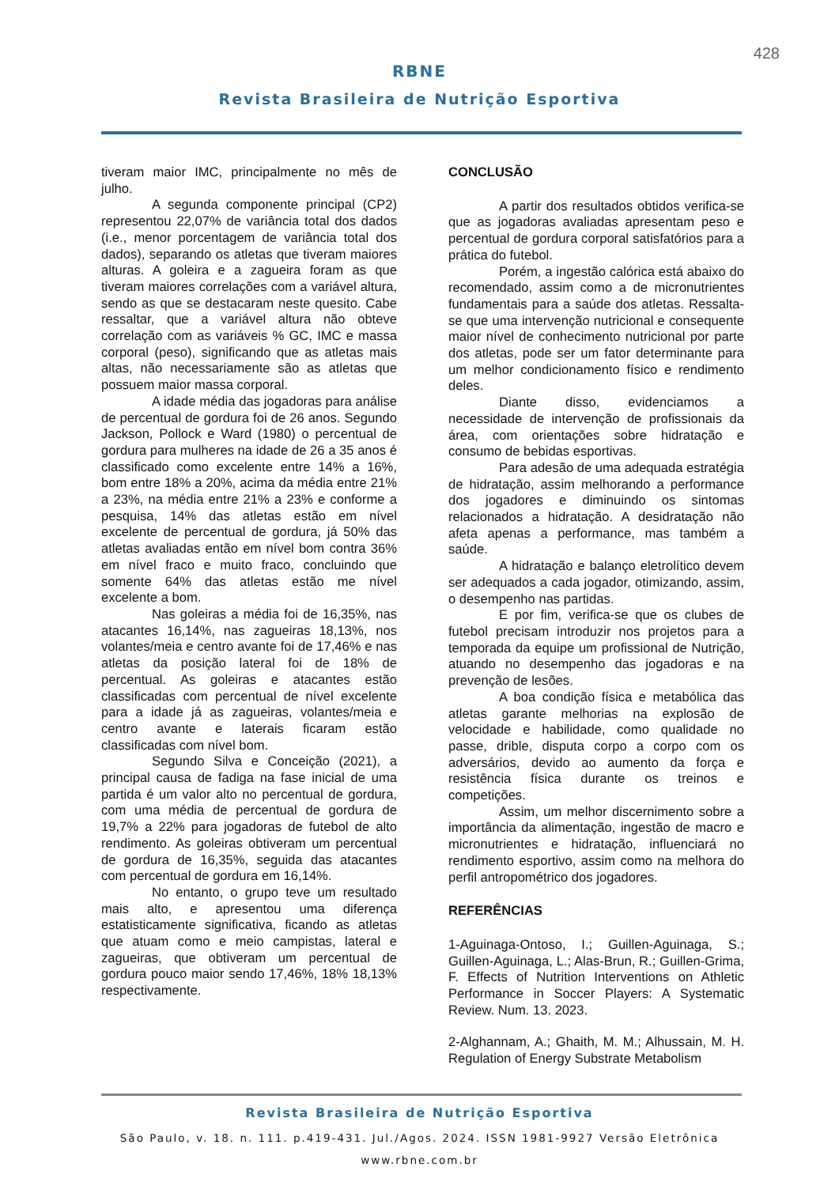428
RBNE
Revista Brasileira de Nutrição Esportiva
tiveram maior IMC, principalmente no mês de julho.
A segunda componente principal (CP2) representou 22,07% de variância total dos dados (i.e., menor porcentagem de variância total dos dados), separando os atletas que tiveram maiores alturas. A goleira e a zagueira foram as que tiveram maiores correlações com a variável altura, sendo as que se destacaram neste quesito. Cabe ressaltar, que a variável altura não obteve correlação com as variáveis % GC, IMC e massa corporal (peso), significando que as atletas mais altas, não necessariamente são as atletas que possuem maior massa corporal.
A idade média das jogadoras para análise de percentual de gordura foi de 26 anos. Segundo Jackson, Pollock e Ward (1980) o percentual de gordura para mulheres na idade de 26 a 35 anos é classificado como excelente entre 14% a 16%, bom entre 18% a 20%, acima da média entre 21% a 23%, na média entre 21% a 23% e conforme a pesquisa, 14% das atletas estão em nível excelente de percentual de gordura, já 50% das atletas avaliadas então em nível bom contra 36% em nível fraco e muito fraco, concluindo que somente 64% das atletas estão me nível excelente a bom.
Nas goleiras a média foi de 16,35%, nas atacantes 16,14%, nas zagueiras 18,13%, nos volantes/meia e centro avante foi de 17,46% e nas atletas da posição lateral foi de 18% de percentual. As goleiras e atacantes estão classificadas com percentual de nível excelente para a idade já as zagueiras, volantes/meia e centro avante e laterais ficaram estão classificadas com nível bom.
Segundo Silva e Conceição (2021), a principal causa de fadiga na fase inicial de uma partida é um valor alto no percentual de gordura, com uma média de percentual de gordura de 19,7% a 22% para jogadoras de futebol de alto rendimento. As goleiras obtiveram um percentual de gordura de 16,35%, seguida das atacantes com percentual de gordura em 16,14%.
No entanto, o grupo teve um resultado mais alto, e apresentou uma diferença estatisticamente significativa, ficando as atletas que atuam como e meio campistas, lateral e zagueiras, que obtiveram um percentual de gordura pouco maior sendo 17,46%, 18% 18,13% respectivamente.
CONCLUSÃO
A partir dos resultados obtidos verifica-se que as jogadoras avaliadas apresentam peso e percentual de gordura corporal satisfatórios para a prática do futebol.
Porém, a ingestão calórica está abaixo do recomendado, assim como a de micronutrientes fundamentais para a saúde dos atletas. Ressalta-se que uma intervenção nutricional e consequente maior nível de conhecimento nutricional por parte dos atletas, pode ser um fator determinante para um melhor condicionamento físico e rendimento deles.
Diante disso, evidenciamos a necessidade de intervenção de profissionais da área, com orientações sobre hidratação e consumo de bebidas esportivas.
Para adesão de uma adequada estratégia de hidratação, assim melhorando a performance dos jogadores e diminuindo os sintomas relacionados a hidratação. A desidratação não afeta apenas a performance, mas também a saúde.
A hidratação e balanço eletrolítico devem ser adequados a cada jogador, otimizando, assim, o desempenho nas partidas.
E por fim, verifica-se que os clubes de futebol precisam introduzir nos projetos para a temporada da equipe um profissional de Nutrição, atuando no desempenho das jogadoras e na prevenção de lesões.
A boa condição física e metabólica das atletas garante melhorias na explosão de velocidade e habilidade, como qualidade no passe, drible, disputa corpo a corpo com os adversários, devido ao aumento da força e resistência física durante os treinos e competições.
Assim, um melhor discernimento sobre a importância da alimentação, ingestão de macro e micronutrientes e hidratação, influenciará no rendimento esportivo, assim como na melhora do perfil antropométrico dos jogadores.
REFERÊNCIAS
1-Aguinaga-Ontoso, I.; Guillen-Aguinaga, S.; Guillen-Aguinaga, L.; Alas-Brun, R.; Guillen-Grima, F. Effects of Nutrition Interventions on Athletic Performance in Soccer Players: A Systematic Review. Num. 13. 2023.
2-Alghannam, A.; Ghaith, M. M.; Alhussain, M. H. Regulation of Energy Substrate Metabolism
Revista Brasileira de Nutrição Esportiva
São Paulo, v. 18. n. 111. p.419-431. Jul./Agos. 2024. ISSN 1981-9927 Versão Eletrônica
www.rbne.com.br